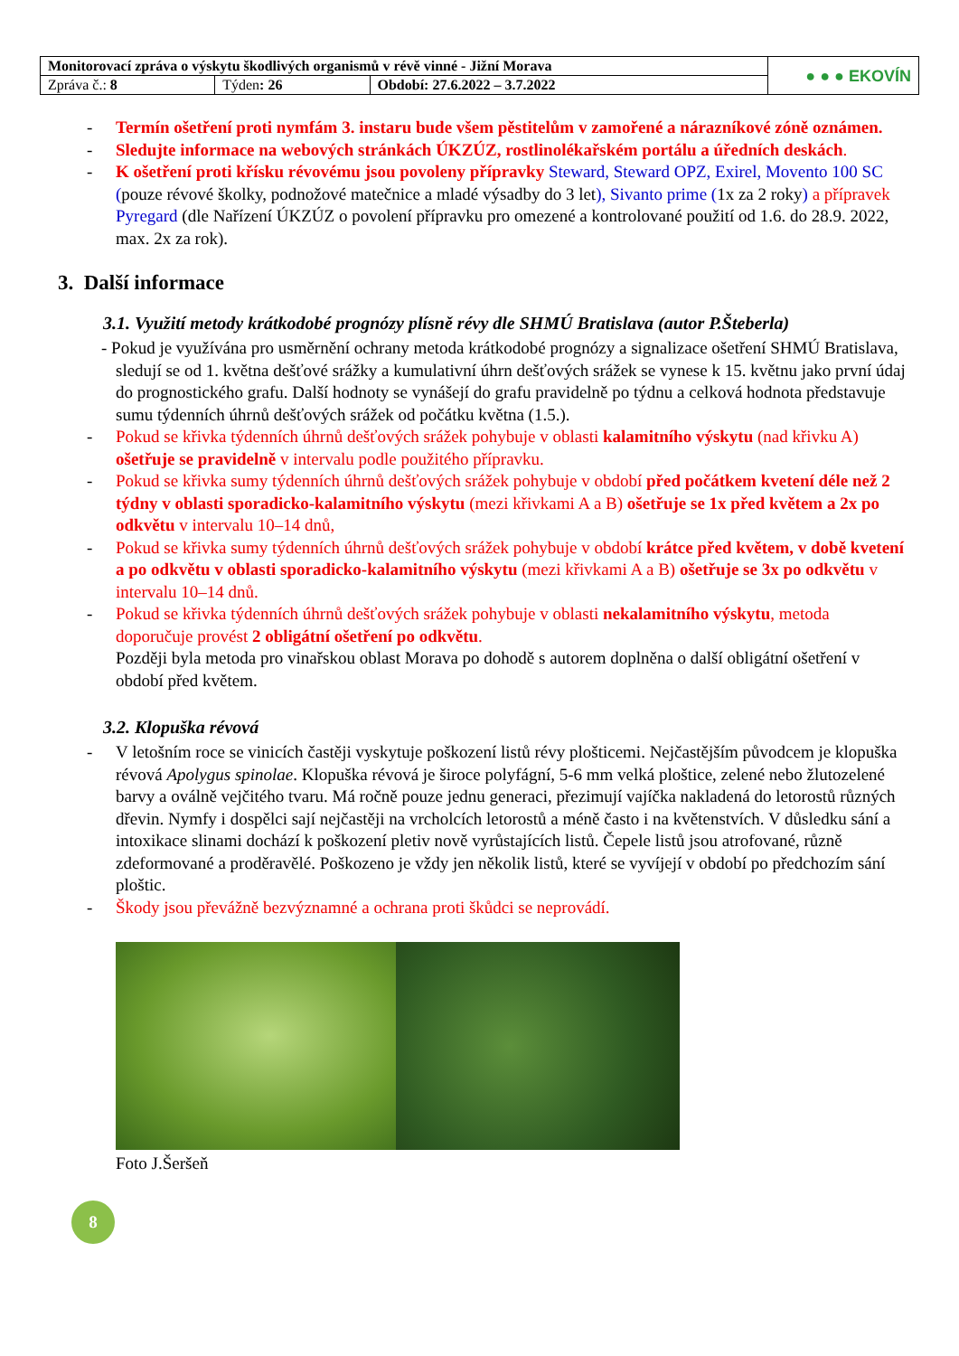| Monitorovací zpráva o výskytu škodlivých organismů v révě vinné - Jižní Morava | | | ● ● ● EKOVÍN |
| Zpráva č.: 8 | Týden : 26 | Období: 27.6.2022 – 3.7.2022 | |
- Termín ošetření proti nymfám 3. instaru bude všem pěstitelům v zamořené a nárazníkové zóně oznámen.
- Sledujte informace na webových stránkách ÚKZÚZ, rostlinolékařském portálu a úředních deskách.
- K ošetření proti křísku révovému jsou povoleny přípravky Steward, Steward OPZ, Exirel, Movento 100 SC (pouze révové školky, podnožové matečnice a mladé výsadby do 3 let), Sivanto prime (1x za 2 roky) a přípravek Pyregard (dle Nařízení ÚKZÚZ o povolení přípravku pro omezené a kontrolované použití od 1.6. do 28.9. 2022, max. 2x za rok).
3. Další informace
3.1. Využití metody krátkodobé prognózy plísně révy dle SHMÚ Bratislava (autor P.Šteberla)
- Pokud je využívána pro usměrnění ochrany metoda krátkodobé prognózy a signalizace ošetření SHMÚ Bratislava, sledují se od 1. května dešťové srážky a kumulativní úhrn dešťových srážek se vynese k 15. květnu jako první údaj do prognostického grafu. Další hodnoty se vynášejí do grafu pravidelně po týdnu a celková hodnota představuje sumu týdenních úhrnů dešťových srážek od počátku května (1.5.).
- Pokud se křivka týdenních úhrnů dešťových srážek pohybuje v oblasti kalamitního výskytu (nad křivku A) ošetřuje se pravidelně v intervalu podle použitého přípravku.
- Pokud se křivka sumy týdenních úhrnů dešťových srážek pohybuje v období před počátkem kvetení déle než 2 týdny v oblasti sporadicko-kalamitního výskytu (mezi křivkami A a B) ošetřuje se 1x před květem a 2x po odkvětu v intervalu 10–14 dnů,
- Pokud se křivka sumy týdenních úhrnů dešťových srážek pohybuje v období krátce před květem, v době kvetení a po odkvětu v oblasti sporadicko-kalamitního výskytu (mezi křivkami A a B) ošetřuje se 3x po odkvětu v intervalu 10–14 dnů.
- Pokud se křivka týdenních úhrnů dešťových srážek pohybuje v oblasti nekalamitního výskytu, metoda doporučuje provést 2 obligátní ošetření po odkvětu.
Později byla metoda pro vinařskou oblast Morava po dohodě s autorem doplněna o další obligátní ošetření v období před květem.
3.2. Klopuška révová
- V letošním roce se vinicích častěji vyskytuje poškození listů révy plošticemi. Nejčastějším původcem je klopuška révová Apolygus spinolae. Klopuška révová je široce polyfágní, 5-6 mm velká ploštice, zelené nebo žlutozelené barvy a oválně vejčitého tvaru. Má ročně pouze jednu generaci, přezimují vajíčka nakladená do letorostů různých dřevin. Nymfy i dospělci sají nejčastěji na vrcholcích letorostů a méně často i na květenstvích. V důsledku sání a intoxikace slinami dochází k poškození pletiv nově vyrůstajících listů. Čepele listů jsou atrofované, různě zdeformované a proděravělé. Poškozeno je vždy jen několik listů, které se vyvíjejí v období po předchozím sání ploštic.
- Škody jsou převážně bezvýznamné a ochrana proti škůdci se neprovádí.
Foto J.Šeršeň
8